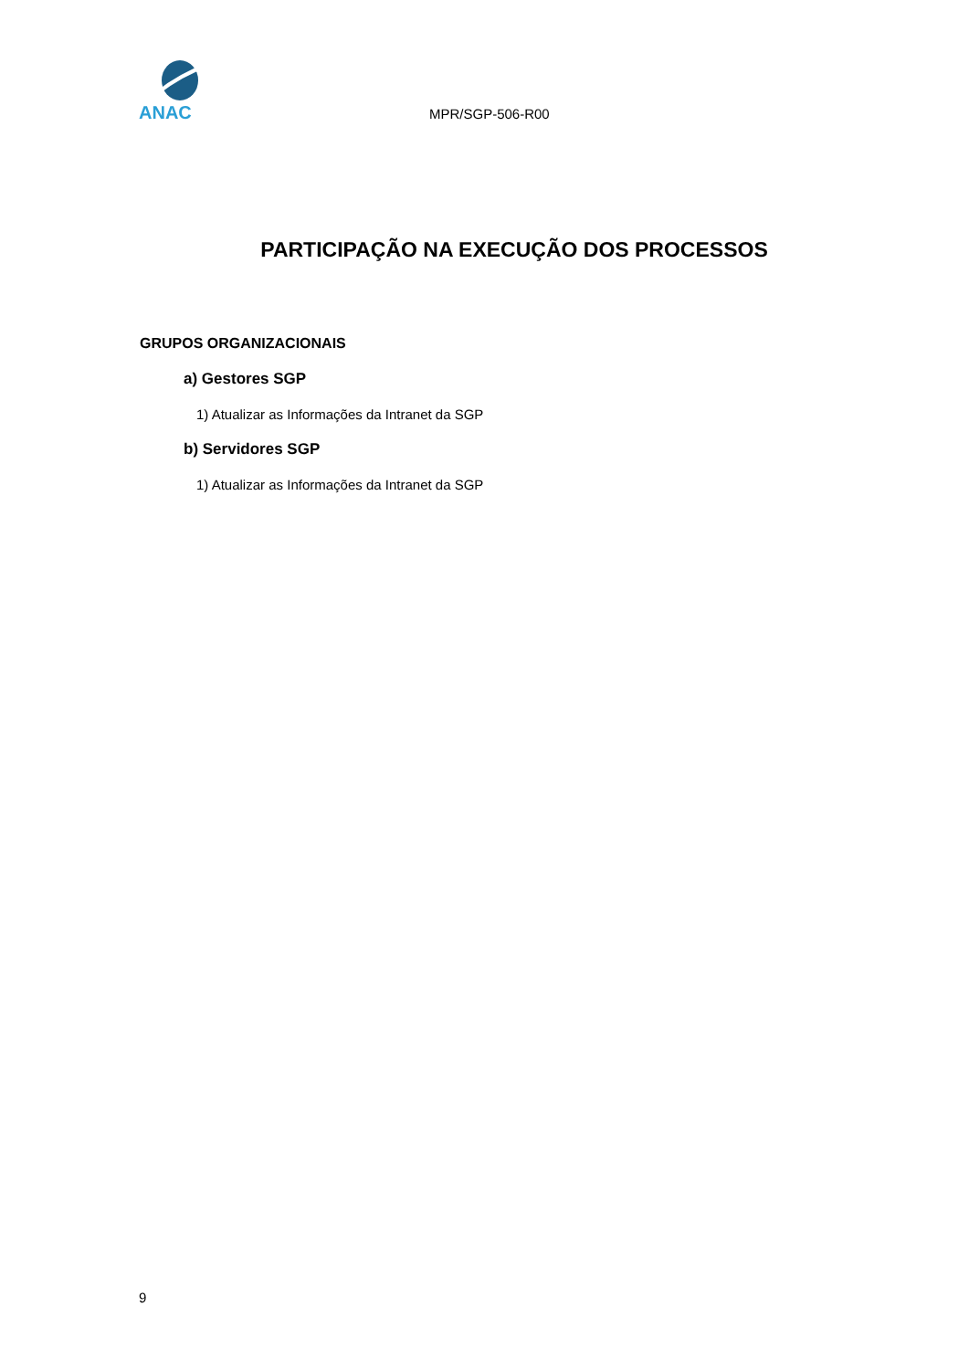ANAC
MPR/SGP-506-R00
PARTICIPAÇÃO NA EXECUÇÃO DOS PROCESSOS
GRUPOS ORGANIZACIONAIS
a) Gestores SGP
1) Atualizar as Informações da Intranet da SGP
b) Servidores SGP
1) Atualizar as Informações da Intranet da SGP
9